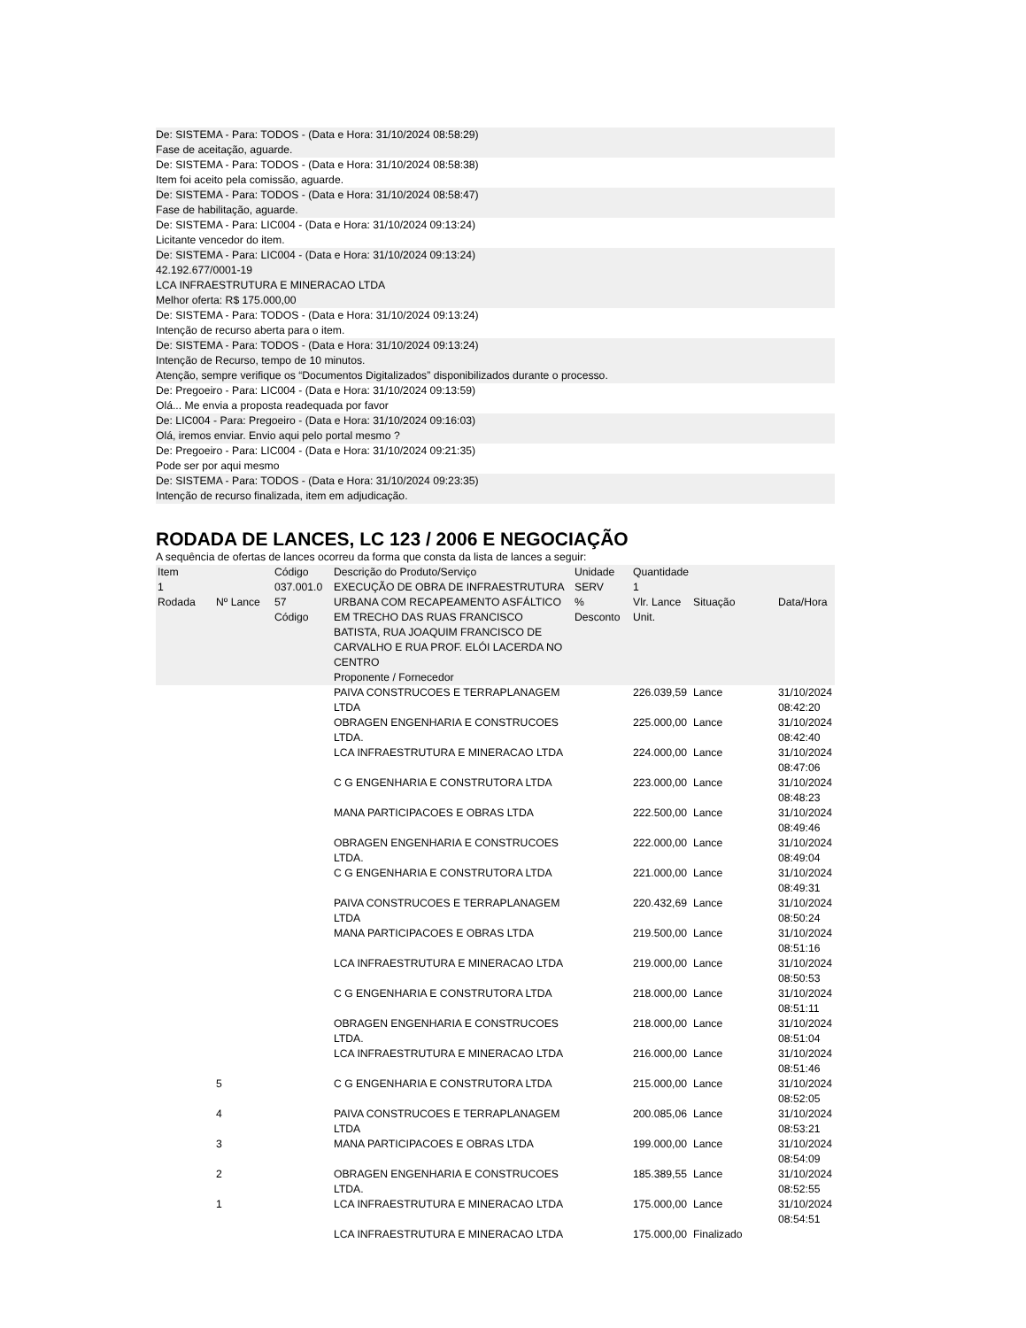De: SISTEMA - Para: TODOS - (Data e Hora: 31/10/2024 08:58:29)
Fase de aceitação, aguarde.
De: SISTEMA - Para: TODOS - (Data e Hora: 31/10/2024 08:58:38)
Item foi aceito pela comissão, aguarde.
De: SISTEMA - Para: TODOS - (Data e Hora: 31/10/2024 08:58:47)
Fase de habilitação, aguarde.
De: SISTEMA - Para: LIC004 - (Data e Hora: 31/10/2024 09:13:24)
Licitante vencedor do item.
De: SISTEMA - Para: LIC004 - (Data e Hora: 31/10/2024 09:13:24)
42.192.677/0001-19
LCA INFRAESTRUTURA E MINERACAO LTDA
Melhor oferta: R$ 175.000,00
De: SISTEMA - Para: TODOS - (Data e Hora: 31/10/2024 09:13:24)
Intenção de recurso aberta para o item.
De: SISTEMA - Para: TODOS - (Data e Hora: 31/10/2024 09:13:24)
Intenção de Recurso, tempo de 10 minutos.
Atenção, sempre verifique os “Documentos Digitalizados” disponibilizados durante o processo.
De: Pregoeiro - Para: LIC004 - (Data e Hora: 31/10/2024 09:13:59)
Olá... Me envia a proposta readequada por favor
De: LIC004 - Para: Pregoeiro - (Data e Hora: 31/10/2024 09:16:03)
Olá, iremos enviar. Envio aqui pelo portal mesmo ?
De: Pregoeiro - Para: LIC004 - (Data e Hora: 31/10/2024 09:21:35)
Pode ser por aqui mesmo
De: SISTEMA - Para: TODOS - (Data e Hora: 31/10/2024 09:23:35)
Intenção de recurso finalizada, item em adjudicação.
RODADA DE LANCES, LC 123 / 2006 E NEGOCIAÇÃO
A sequência de ofertas de lances ocorreu da forma que consta da lista de lances a seguir:
| Item 1 Rodada | Nº Lance | Código 037.001.0 57 Código | Descrição do Produto/Serviço EXECUÇÃO DE OBRA DE INFRAESTRUTURA URBANA COM RECAPEAMENTO ASFÁLTICO EM TRECHO DAS RUAS FRANCISCO BATISTA, RUA JOAQUIM FRANCISCO DE CARVALHO E RUA PROF. ELÓI LACERDA NO CENTRO Proponente / Fornecedor | Unidade SERV % Desconto | Quantidade 1 Vlr. Lance Unit. | Situação | Data/Hora |
| | | | PAIVA CONSTRUCOES E TERRAPLANAGEM LTDA | | 226.039,59 | Lance | 31/10/2024 08:42:20 |
| | | | OBRAGEN ENGENHARIA E CONSTRUCOES LTDA. | | 225.000,00 | Lance | 31/10/2024 08:42:40 |
| | | | LCA INFRAESTRUTURA E MINERACAO LTDA | | 224.000,00 | Lance | 31/10/2024 08:47:06 |
| | | | C G ENGENHARIA E CONSTRUTORA LTDA | | 223.000,00 | Lance | 31/10/2024 08:48:23 |
| | | | MANA PARTICIPACOES E OBRAS LTDA | | 222.500,00 | Lance | 31/10/2024 08:49:46 |
| | | | OBRAGEN ENGENHARIA E CONSTRUCOES LTDA. | | 222.000,00 | Lance | 31/10/2024 08:49:04 |
| | | | C G ENGENHARIA E CONSTRUTORA LTDA | | 221.000,00 | Lance | 31/10/2024 08:49:31 |
| | | | PAIVA CONSTRUCOES E TERRAPLANAGEM LTDA | | 220.432,69 | Lance | 31/10/2024 08:50:24 |
| | | | MANA PARTICIPACOES E OBRAS LTDA | | 219.500,00 | Lance | 31/10/2024 08:51:16 |
| | | | LCA INFRAESTRUTURA E MINERACAO LTDA | | 219.000,00 | Lance | 31/10/2024 08:50:53 |
| | | | C G ENGENHARIA E CONSTRUTORA LTDA | | 218.000,00 | Lance | 31/10/2024 08:51:11 |
| | | | OBRAGEN ENGENHARIA E CONSTRUCOES LTDA. | | 218.000,00 | Lance | 31/10/2024 08:51:04 |
| | | | LCA INFRAESTRUTURA E MINERACAO LTDA | | 216.000,00 | Lance | 31/10/2024 08:51:46 |
| | 5 | | C G ENGENHARIA E CONSTRUTORA LTDA | | 215.000,00 | Lance | 31/10/2024 08:52:05 |
| | 4 | | PAIVA CONSTRUCOES E TERRAPLANAGEM LTDA | | 200.085,06 | Lance | 31/10/2024 08:53:21 |
| | 3 | | MANA PARTICIPACOES E OBRAS LTDA | | 199.000,00 | Lance | 31/10/2024 08:54:09 |
| | 2 | | OBRAGEN ENGENHARIA E CONSTRUCOES LTDA. | | 185.389,55 | Lance | 31/10/2024 08:52:55 |
| | 1 | | LCA INFRAESTRUTURA E MINERACAO LTDA | | 175.000,00 | Lance | 31/10/2024 08:54:51 |
| | | | LCA INFRAESTRUTURA E MINERACAO LTDA | | 175.000,00 | Finalizado | |